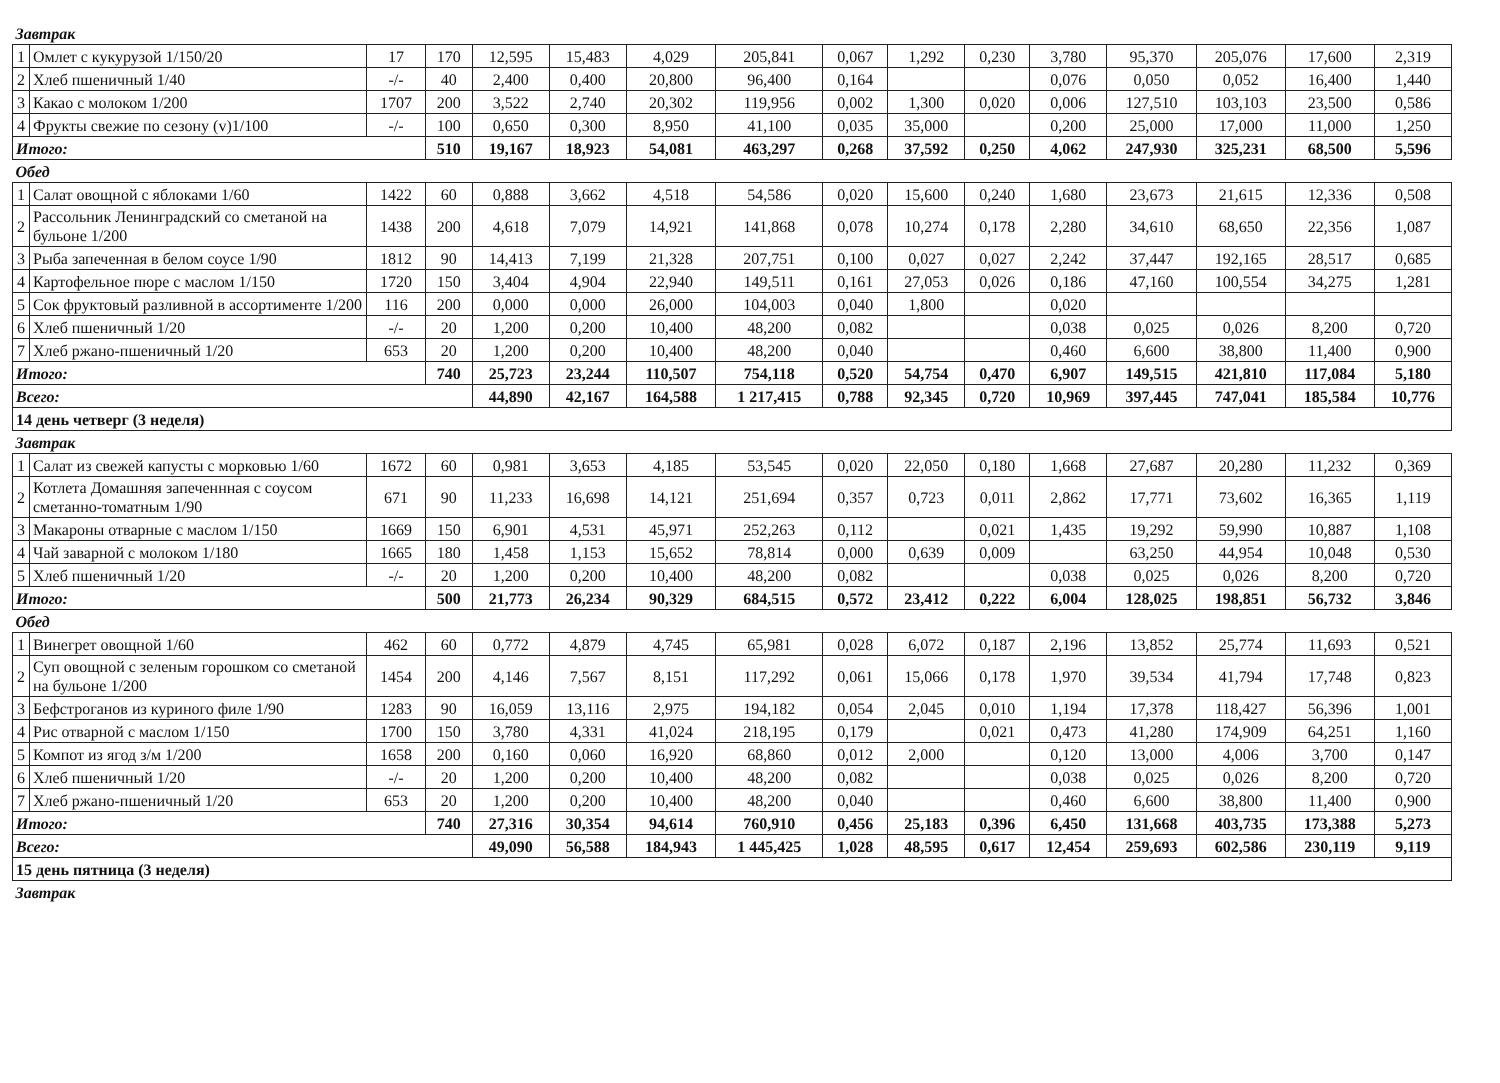| Завтрак | | | | | | | | | | | | | | | |
| 1 | Омлет с кукурузой 1/150/20 | 17 | 170 | 12,595 | 15,483 | 4,029 | 205,841 | 0,067 | 1,292 | 0,230 | 3,780 | 95,370 | 205,076 | 17,600 | 2,319 |
| 2 | Хлеб пшеничный 1/40 | -/- | 40 | 2,400 | 0,400 | 20,800 | 96,400 | 0,164 | | | 0,076 | 0,050 | 0,052 | 16,400 | 1,440 |
| 3 | Какао с молоком 1/200 | 1707 | 200 | 3,522 | 2,740 | 20,302 | 119,956 | 0,002 | 1,300 | 0,020 | 0,006 | 127,510 | 103,103 | 23,500 | 0,586 |
| 4 | Фрукты свежие по сезону (v)1/100 | -/- | 100 | 0,650 | 0,300 | 8,950 | 41,100 | 0,035 | 35,000 | | 0,200 | 25,000 | 17,000 | 11,000 | 1,250 |
| Итого: | | | 510 | 19,167 | 18,923 | 54,081 | 463,297 | 0,268 | 37,592 | 0,250 | 4,062 | 247,930 | 325,231 | 68,500 | 5,596 |
| Обед | | | | | | | | | | | | | | | |
| 1 | Салат овощной с яблоками 1/60 | 1422 | 60 | 0,888 | 3,662 | 4,518 | 54,586 | 0,020 | 15,600 | 0,240 | 1,680 | 23,673 | 21,615 | 12,336 | 0,508 |
| 2 | Рассольник Ленинградский со сметаной на бульоне 1/200 | 1438 | 200 | 4,618 | 7,079 | 14,921 | 141,868 | 0,078 | 10,274 | 0,178 | 2,280 | 34,610 | 68,650 | 22,356 | 1,087 |
| 3 | Рыба запеченная в белом соусе 1/90 | 1812 | 90 | 14,413 | 7,199 | 21,328 | 207,751 | 0,100 | 0,027 | 0,027 | 2,242 | 37,447 | 192,165 | 28,517 | 0,685 |
| 4 | Картофельное пюре с маслом 1/150 | 1720 | 150 | 3,404 | 4,904 | 22,940 | 149,511 | 0,161 | 27,053 | 0,026 | 0,186 | 47,160 | 100,554 | 34,275 | 1,281 |
| 5 | Сок фруктовый разливной в ассортименте 1/200 | 116 | 200 | 0,000 | 0,000 | 26,000 | 104,003 | 0,040 | 1,800 | | 0,020 | | | | |
| 6 | Хлеб пшеничный 1/20 | -/- | 20 | 1,200 | 0,200 | 10,400 | 48,200 | 0,082 | | | 0,038 | 0,025 | 0,026 | 8,200 | 0,720 |
| 7 | Хлеб ржано-пшеничный 1/20 | 653 | 20 | 1,200 | 0,200 | 10,400 | 48,200 | 0,040 | | | 0,460 | 6,600 | 38,800 | 11,400 | 0,900 |
| Итого: | | | 740 | 25,723 | 23,244 | 110,507 | 754,118 | 0,520 | 54,754 | 0,470 | 6,907 | 149,515 | 421,810 | 117,084 | 5,180 |
| Всего: | | | | 44,890 | 42,167 | 164,588 | 1 217,415 | 0,788 | 92,345 | 0,720 | 10,969 | 397,445 | 747,041 | 185,584 | 10,776 |
| 14 день четверг (3 неделя) | | | | | | | | | | | | | | | |
| Завтрак | | | | | | | | | | | | | | | |
| 1 | Салат из свежей капусты с морковью 1/60 | 1672 | 60 | 0,981 | 3,653 | 4,185 | 53,545 | 0,020 | 22,050 | 0,180 | 1,668 | 27,687 | 20,280 | 11,232 | 0,369 |
| 2 | Котлета Домашняя запеченнная с соусом сметанно-томатным 1/90 | 671 | 90 | 11,233 | 16,698 | 14,121 | 251,694 | 0,357 | 0,723 | 0,011 | 2,862 | 17,771 | 73,602 | 16,365 | 1,119 |
| 3 | Макароны отварные с маслом 1/150 | 1669 | 150 | 6,901 | 4,531 | 45,971 | 252,263 | 0,112 | | 0,021 | 1,435 | 19,292 | 59,990 | 10,887 | 1,108 |
| 4 | Чай заварной с молоком 1/180 | 1665 | 180 | 1,458 | 1,153 | 15,652 | 78,814 | 0,000 | 0,639 | 0,009 | | 63,250 | 44,954 | 10,048 | 0,530 |
| 5 | Хлеб пшеничный 1/20 | -/- | 20 | 1,200 | 0,200 | 10,400 | 48,200 | 0,082 | | | 0,038 | 0,025 | 0,026 | 8,200 | 0,720 |
| Итого: | | | 500 | 21,773 | 26,234 | 90,329 | 684,515 | 0,572 | 23,412 | 0,222 | 6,004 | 128,025 | 198,851 | 56,732 | 3,846 |
| Обед | | | | | | | | | | | | | | | |
| 1 | Винегрет овощной 1/60 | 462 | 60 | 0,772 | 4,879 | 4,745 | 65,981 | 0,028 | 6,072 | 0,187 | 2,196 | 13,852 | 25,774 | 11,693 | 0,521 |
| 2 | Суп овощной с зеленым горошком со сметаной на бульоне 1/200 | 1454 | 200 | 4,146 | 7,567 | 8,151 | 117,292 | 0,061 | 15,066 | 0,178 | 1,970 | 39,534 | 41,794 | 17,748 | 0,823 |
| 3 | Бефстроганов из куриного филе 1/90 | 1283 | 90 | 16,059 | 13,116 | 2,975 | 194,182 | 0,054 | 2,045 | 0,010 | 1,194 | 17,378 | 118,427 | 56,396 | 1,001 |
| 4 | Рис отварной с маслом 1/150 | 1700 | 150 | 3,780 | 4,331 | 41,024 | 218,195 | 0,179 | | 0,021 | 0,473 | 41,280 | 174,909 | 64,251 | 1,160 |
| 5 | Компот из ягод з/м 1/200 | 1658 | 200 | 0,160 | 0,060 | 16,920 | 68,860 | 0,012 | 2,000 | | 0,120 | 13,000 | 4,006 | 3,700 | 0,147 |
| 6 | Хлеб пшеничный 1/20 | -/- | 20 | 1,200 | 0,200 | 10,400 | 48,200 | 0,082 | | | 0,038 | 0,025 | 0,026 | 8,200 | 0,720 |
| 7 | Хлеб ржано-пшеничный 1/20 | 653 | 20 | 1,200 | 0,200 | 10,400 | 48,200 | 0,040 | | | 0,460 | 6,600 | 38,800 | 11,400 | 0,900 |
| Итого: | | | 740 | 27,316 | 30,354 | 94,614 | 760,910 | 0,456 | 25,183 | 0,396 | 6,450 | 131,668 | 403,735 | 173,388 | 5,273 |
| Всего: | | | | 49,090 | 56,588 | 184,943 | 1 445,425 | 1,028 | 48,595 | 0,617 | 12,454 | 259,693 | 602,586 | 230,119 | 9,119 |
| 15 день пятница (3 неделя) | | | | | | | | | | | | | | | |
| Завтрак | | | | | | | | | | | | | | | |